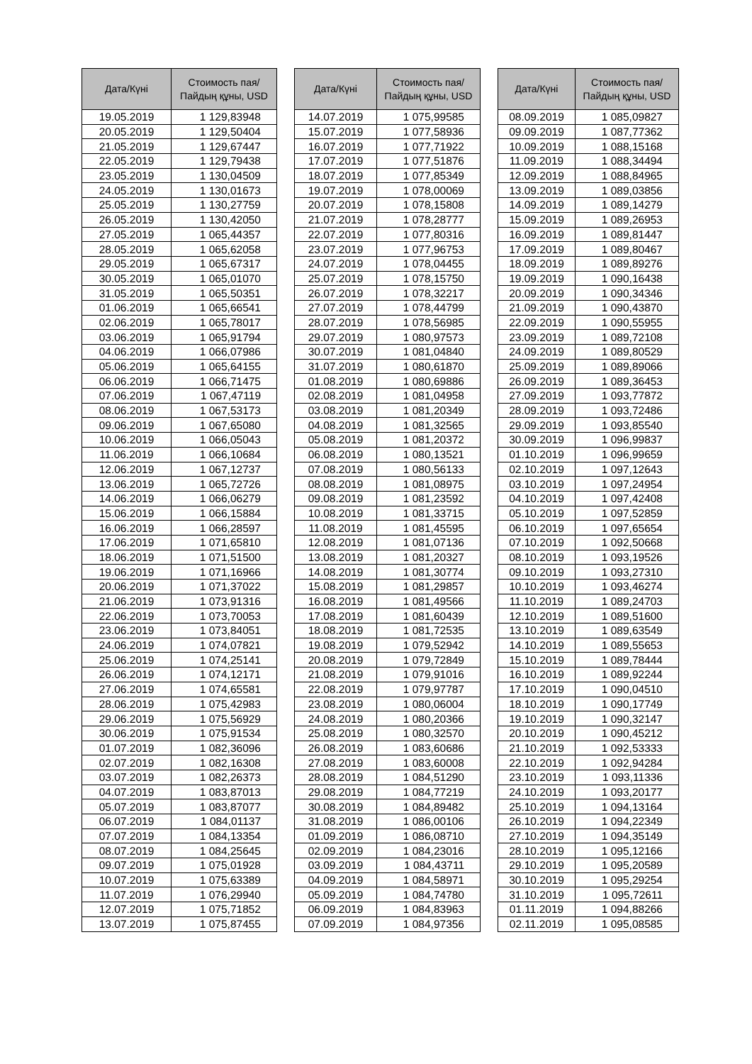| Дата/Күні | Стоимость пая/ Пайдың құны, USD |
| --- | --- |
| 19.05.2019 | 1 129,83948 |
| 20.05.2019 | 1 129,50404 |
| 21.05.2019 | 1 129,67447 |
| 22.05.2019 | 1 129,79438 |
| 23.05.2019 | 1 130,04509 |
| 24.05.2019 | 1 130,01673 |
| 25.05.2019 | 1 130,27759 |
| 26.05.2019 | 1 130,42050 |
| 27.05.2019 | 1 065,44357 |
| 28.05.2019 | 1 065,62058 |
| 29.05.2019 | 1 065,67317 |
| 30.05.2019 | 1 065,01070 |
| 31.05.2019 | 1 065,50351 |
| 01.06.2019 | 1 065,66541 |
| 02.06.2019 | 1 065,78017 |
| 03.06.2019 | 1 065,91794 |
| 04.06.2019 | 1 066,07986 |
| 05.06.2019 | 1 065,64155 |
| 06.06.2019 | 1 066,71475 |
| 07.06.2019 | 1 067,47119 |
| 08.06.2019 | 1 067,53173 |
| 09.06.2019 | 1 067,65080 |
| 10.06.2019 | 1 066,05043 |
| 11.06.2019 | 1 066,10684 |
| 12.06.2019 | 1 067,12737 |
| 13.06.2019 | 1 065,72726 |
| 14.06.2019 | 1 066,06279 |
| 15.06.2019 | 1 066,15884 |
| 16.06.2019 | 1 066,28597 |
| 17.06.2019 | 1 071,65810 |
| 18.06.2019 | 1 071,51500 |
| 19.06.2019 | 1 071,16966 |
| 20.06.2019 | 1 071,37022 |
| 21.06.2019 | 1 073,91316 |
| 22.06.2019 | 1 073,70053 |
| 23.06.2019 | 1 073,84051 |
| 24.06.2019 | 1 074,07821 |
| 25.06.2019 | 1 074,25141 |
| 26.06.2019 | 1 074,12171 |
| 27.06.2019 | 1 074,65581 |
| 28.06.2019 | 1 075,42983 |
| 29.06.2019 | 1 075,56929 |
| 30.06.2019 | 1 075,91534 |
| 01.07.2019 | 1 082,36096 |
| 02.07.2019 | 1 082,16308 |
| 03.07.2019 | 1 082,26373 |
| 04.07.2019 | 1 083,87013 |
| 05.07.2019 | 1 083,87077 |
| 06.07.2019 | 1 084,01137 |
| 07.07.2019 | 1 084,13354 |
| 08.07.2019 | 1 084,25645 |
| 09.07.2019 | 1 075,01928 |
| 10.07.2019 | 1 075,63389 |
| 11.07.2019 | 1 076,29940 |
| 12.07.2019 | 1 075,71852 |
| 13.07.2019 | 1 075,87455 |
| Дата/Күні | Стоимость пая/ Пайдың құны, USD |
| --- | --- |
| 14.07.2019 | 1 075,99585 |
| 15.07.2019 | 1 077,58936 |
| 16.07.2019 | 1 077,71922 |
| 17.07.2019 | 1 077,51876 |
| 18.07.2019 | 1 077,85349 |
| 19.07.2019 | 1 078,00069 |
| 20.07.2019 | 1 078,15808 |
| 21.07.2019 | 1 078,28777 |
| 22.07.2019 | 1 077,80316 |
| 23.07.2019 | 1 077,96753 |
| 24.07.2019 | 1 078,04455 |
| 25.07.2019 | 1 078,15750 |
| 26.07.2019 | 1 078,32217 |
| 27.07.2019 | 1 078,44799 |
| 28.07.2019 | 1 078,56985 |
| 29.07.2019 | 1 080,97573 |
| 30.07.2019 | 1 081,04840 |
| 31.07.2019 | 1 080,61870 |
| 01.08.2019 | 1 080,69886 |
| 02.08.2019 | 1 081,04958 |
| 03.08.2019 | 1 081,20349 |
| 04.08.2019 | 1 081,32565 |
| 05.08.2019 | 1 081,20372 |
| 06.08.2019 | 1 080,13521 |
| 07.08.2019 | 1 080,56133 |
| 08.08.2019 | 1 081,08975 |
| 09.08.2019 | 1 081,23592 |
| 10.08.2019 | 1 081,33715 |
| 11.08.2019 | 1 081,45595 |
| 12.08.2019 | 1 081,07136 |
| 13.08.2019 | 1 081,20327 |
| 14.08.2019 | 1 081,30774 |
| 15.08.2019 | 1 081,29857 |
| 16.08.2019 | 1 081,49566 |
| 17.08.2019 | 1 081,60439 |
| 18.08.2019 | 1 081,72535 |
| 19.08.2019 | 1 079,52942 |
| 20.08.2019 | 1 079,72849 |
| 21.08.2019 | 1 079,91016 |
| 22.08.2019 | 1 079,97787 |
| 23.08.2019 | 1 080,06004 |
| 24.08.2019 | 1 080,20366 |
| 25.08.2019 | 1 080,32570 |
| 26.08.2019 | 1 083,60686 |
| 27.08.2019 | 1 083,60008 |
| 28.08.2019 | 1 084,51290 |
| 29.08.2019 | 1 084,77219 |
| 30.08.2019 | 1 084,89482 |
| 31.08.2019 | 1 086,00106 |
| 01.09.2019 | 1 086,08710 |
| 02.09.2019 | 1 084,23016 |
| 03.09.2019 | 1 084,43711 |
| 04.09.2019 | 1 084,58971 |
| 05.09.2019 | 1 084,74780 |
| 06.09.2019 | 1 084,83963 |
| 07.09.2019 | 1 084,97356 |
| Дата/Күні | Стоимость пая/ Пайдың құны, USD |
| --- | --- |
| 08.09.2019 | 1 085,09827 |
| 09.09.2019 | 1 087,77362 |
| 10.09.2019 | 1 088,15168 |
| 11.09.2019 | 1 088,34494 |
| 12.09.2019 | 1 088,84965 |
| 13.09.2019 | 1 089,03856 |
| 14.09.2019 | 1 089,14279 |
| 15.09.2019 | 1 089,26953 |
| 16.09.2019 | 1 089,81447 |
| 17.09.2019 | 1 089,80467 |
| 18.09.2019 | 1 089,89276 |
| 19.09.2019 | 1 090,16438 |
| 20.09.2019 | 1 090,34346 |
| 21.09.2019 | 1 090,43870 |
| 22.09.2019 | 1 090,55955 |
| 23.09.2019 | 1 089,72108 |
| 24.09.2019 | 1 089,80529 |
| 25.09.2019 | 1 089,89066 |
| 26.09.2019 | 1 089,36453 |
| 27.09.2019 | 1 093,77872 |
| 28.09.2019 | 1 093,72486 |
| 29.09.2019 | 1 093,85540 |
| 30.09.2019 | 1 096,99837 |
| 01.10.2019 | 1 096,99659 |
| 02.10.2019 | 1 097,12643 |
| 03.10.2019 | 1 097,24954 |
| 04.10.2019 | 1 097,42408 |
| 05.10.2019 | 1 097,52859 |
| 06.10.2019 | 1 097,65654 |
| 07.10.2019 | 1 092,50668 |
| 08.10.2019 | 1 093,19526 |
| 09.10.2019 | 1 093,27310 |
| 10.10.2019 | 1 093,46274 |
| 11.10.2019 | 1 089,24703 |
| 12.10.2019 | 1 089,51600 |
| 13.10.2019 | 1 089,63549 |
| 14.10.2019 | 1 089,55653 |
| 15.10.2019 | 1 089,78444 |
| 16.10.2019 | 1 089,92244 |
| 17.10.2019 | 1 090,04510 |
| 18.10.2019 | 1 090,17749 |
| 19.10.2019 | 1 090,32147 |
| 20.10.2019 | 1 090,45212 |
| 21.10.2019 | 1 092,53333 |
| 22.10.2019 | 1 092,94284 |
| 23.10.2019 | 1 093,11336 |
| 24.10.2019 | 1 093,20177 |
| 25.10.2019 | 1 094,13164 |
| 26.10.2019 | 1 094,22349 |
| 27.10.2019 | 1 094,35149 |
| 28.10.2019 | 1 095,12166 |
| 29.10.2019 | 1 095,20589 |
| 30.10.2019 | 1 095,29254 |
| 31.10.2019 | 1 095,72611 |
| 01.11.2019 | 1 094,88266 |
| 02.11.2019 | 1 095,08585 |